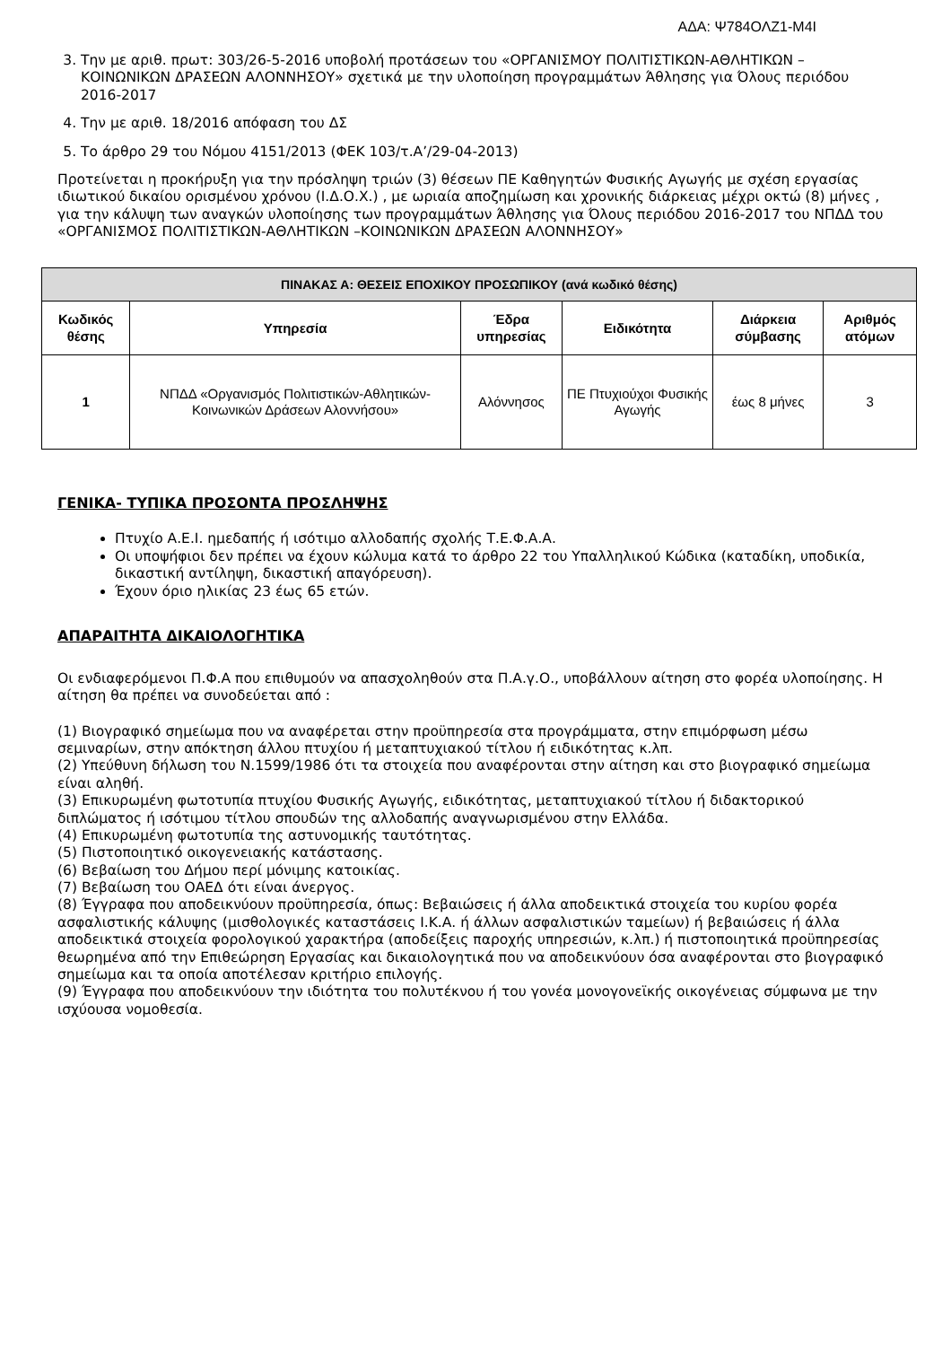ΑΔΑ: Ψ784ΟΛΖ1-Μ4Ι
3. Την με αριθ. πρωτ: 303/26-5-2016 υποβολή προτάσεων του «ΟΡΓΑΝΙΣΜΟΥ ΠΟΛΙΤΙΣΤΙΚΩΝ-ΑΘΛΗΤΙΚΩΝ –ΚΟΙΝΩΝΙΚΩΝ ΔΡΑΣΕΩΝ ΑΛΟΝΝΗΣΟΥ» σχετικά με την υλοποίηση προγραμμάτων Άθλησης για Όλους περιόδου 2016-2017
4. Την με αριθ. 18/2016 απόφαση του ΔΣ
5. Το άρθρο 29 του Νόμου 4151/2013 (ΦΕΚ 103/τ.Α’/29-04-2013)
Προτείνεται η προκήρυξη για την πρόσληψη τριών (3) θέσεων ΠΕ Καθηγητών Φυσικής Αγωγής με σχέση εργασίας ιδιωτικού δικαίου ορισμένου χρόνου (Ι.Δ.Ο.Χ.) , με ωριαία αποζημίωση και χρονικής διάρκειας μέχρι οκτώ (8) μήνες , για την κάλυψη των αναγκών υλοποίησης των προγραμμάτων Άθλησης για Όλους περιόδου 2016-2017 του ΝΠΔΔ του «ΟΡΓΑΝΙΣΜΟΣ ΠΟΛΙΤΙΣΤΙΚΩΝ-ΑΘΛΗΤΙΚΩΝ –ΚΟΙΝΩΝΙΚΩΝ ΔΡΑΣΕΩΝ ΑΛΟΝΝΗΣΟΥ»
| ΠΙΝΑΚΑΣ Α: ΘΕΣΕΙΣ ΕΠΟΧΙΚΟΥ ΠΡΟΣΩΠΙΚΟΥ (ανά κωδικό θέσης) | | | | | |
| --- | --- | --- | --- | --- | --- |
| Κωδικός θέσης | Υπηρεσία | Έδρα υπηρεσίας | Ειδικότητα | Διάρκεια σύμβασης | Αριθμός ατόμων |
| 1 | ΝΠΔΔ «Οργανισμός Πολιτιστικών-Αθλητικών-Κοινωνικών Δράσεων Αλοννήσου» | Αλόννησος | ΠΕ Πτυχιούχοι Φυσικής Αγωγής | έως 8 μήνες | 3 |
ΓΕΝΙΚΑ- ΤΥΠΙΚΑ ΠΡΟΣΟΝΤΑ ΠΡΟΣΛΗΨΗΣ
Πτυχίο Α.Ε.Ι. ημεδαπής ή ισότιμο αλλοδαπής σχολής Τ.Ε.Φ.Α.Α.
Οι υποψήφιοι δεν πρέπει να έχουν κώλυμα κατά το άρθρο 22 του Υπαλληλικού Κώδικα (καταδίκη, υποδικία, δικαστική αντίληψη, δικαστική απαγόρευση).
Έχουν όριο ηλικίας 23 έως 65 ετών.
ΑΠΑΡΑΙΤΗΤΑ ΔΙΚΑΙΟΛΟΓΗΤΙΚΑ
Οι ενδιαφερόμενοι Π.Φ.Α που επιθυμούν να απασχοληθούν στα Π.Α.γ.Ο., υποβάλλουν αίτηση στο φορέα υλοποίησης. Η αίτηση θα πρέπει να συνοδεύεται από :
(1) Βιογραφικό σημείωμα που να αναφέρεται στην προϋπηρεσία στα προγράμματα, στην επιμόρφωση μέσω σεμιναρίων, στην απόκτηση άλλου πτυχίου ή μεταπτυχιακού τίτλου ή ειδικότητας κ.λπ.
(2) Υπεύθυνη δήλωση του Ν.1599/1986 ότι τα στοιχεία που αναφέρονται στην αίτηση και στο βιογραφικό σημείωμα είναι αληθή.
(3) Επικυρωμένη φωτοτυπία πτυχίου Φυσικής Αγωγής, ειδικότητας, μεταπτυχιακού τίτλου ή διδακτορικού διπλώματος ή ισότιμου τίτλου σπουδών της αλλοδαπής αναγνωρισμένου στην Ελλάδα.
(4) Επικυρωμένη φωτοτυπία της αστυνομικής ταυτότητας.
(5) Πιστοποιητικό οικογενειακής κατάστασης.
(6) Βεβαίωση του Δήμου περί μόνιμης κατοικίας.
(7) Βεβαίωση του ΟΑΕΔ ότι είναι άνεργος.
(8) Έγγραφα που αποδεικνύουν προϋπηρεσία, όπως: Βεβαιώσεις ή άλλα αποδεικτικά στοιχεία του κυρίου φορέα ασφαλιστικής κάλυψης (μισθολογικές καταστάσεις Ι.Κ.Α. ή άλλων ασφαλιστικών ταμείων) ή βεβαιώσεις ή άλλα αποδεικτικά στοιχεία φορολογικού χαρακτήρα (αποδείξεις παροχής υπηρεσιών, κ.λπ.) ή πιστοποιητικά προϋπηρεσίας θεωρημένα από την Επιθεώρηση Εργασίας και δικαιολογητικά που να αποδεικνύουν όσα αναφέρονται στο βιογραφικό σημείωμα και τα οποία αποτέλεσαν κριτήριο επιλογής.
(9) Έγγραφα που αποδεικνύουν την ιδιότητα του πολυτέκνου ή του γονέα μονογονεϊκής οικογένειας σύμφωνα με την ισχύουσα νομοθεσία.